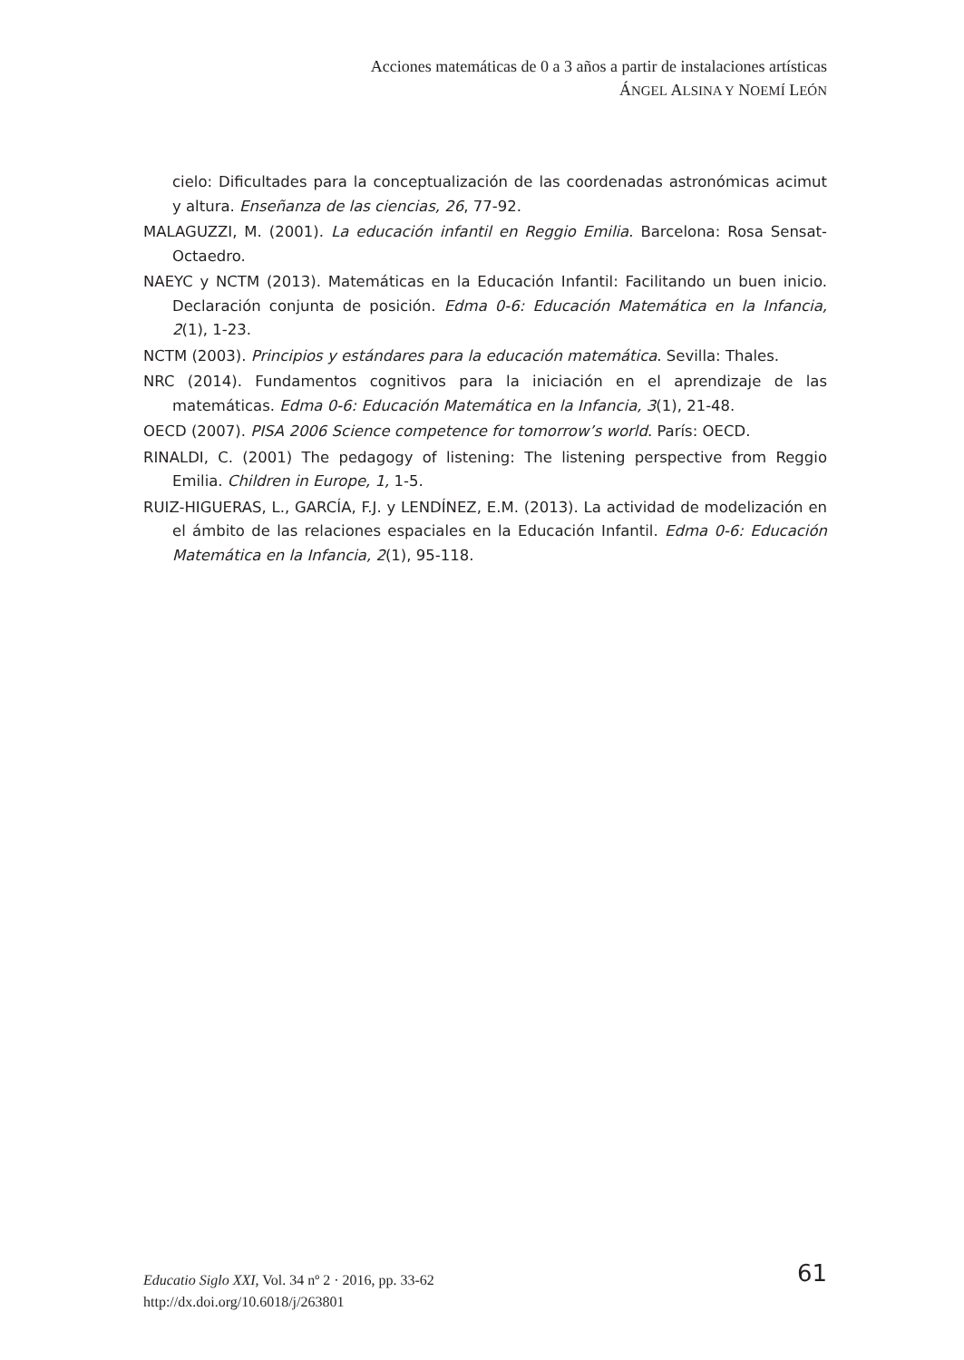Acciones matemáticas de 0 a 3 años a partir de instalaciones artísticas
ÁNGEL ALSINA Y NOEMÍ LEÓN
cielo: Dificultades para la conceptualización de las coordenadas astronómicas acimut y altura. Enseñanza de las ciencias, 26, 77-92.
MALAGUZZI, M. (2001). La educación infantil en Reggio Emilia. Barcelona: Rosa Sensat-Octaedro.
NAEYC y NCTM (2013). Matemáticas en la Educación Infantil: Facilitando un buen inicio. Declaración conjunta de posición. Edma 0-6: Educación Matemática en la Infancia, 2(1), 1-23.
NCTM (2003). Principios y estándares para la educación matemática. Sevilla: Thales.
NRC (2014). Fundamentos cognitivos para la iniciación en el aprendizaje de las matemáticas. Edma 0-6: Educación Matemática en la Infancia, 3(1), 21-48.
OECD (2007). PISA 2006 Science competence for tomorrow’s world. París: OECD.
RINALDI, C. (2001) The pedagogy of listening: The listening perspective from Reggio Emilia. Children in Europe, 1, 1-5.
RUIZ-HIGUERAS, L., GARCÍA, F.J. y LENDÍNEZ, E.M. (2013). La actividad de modelización en el ámbito de las relaciones espaciales en la Educación Infantil. Edma 0-6: Educación Matemática en la Infancia, 2(1), 95-118.
Educatio Siglo XXI, Vol. 34 nº 2 · 2016, pp. 33-62
http://dx.doi.org/10.6018/j/263801
61